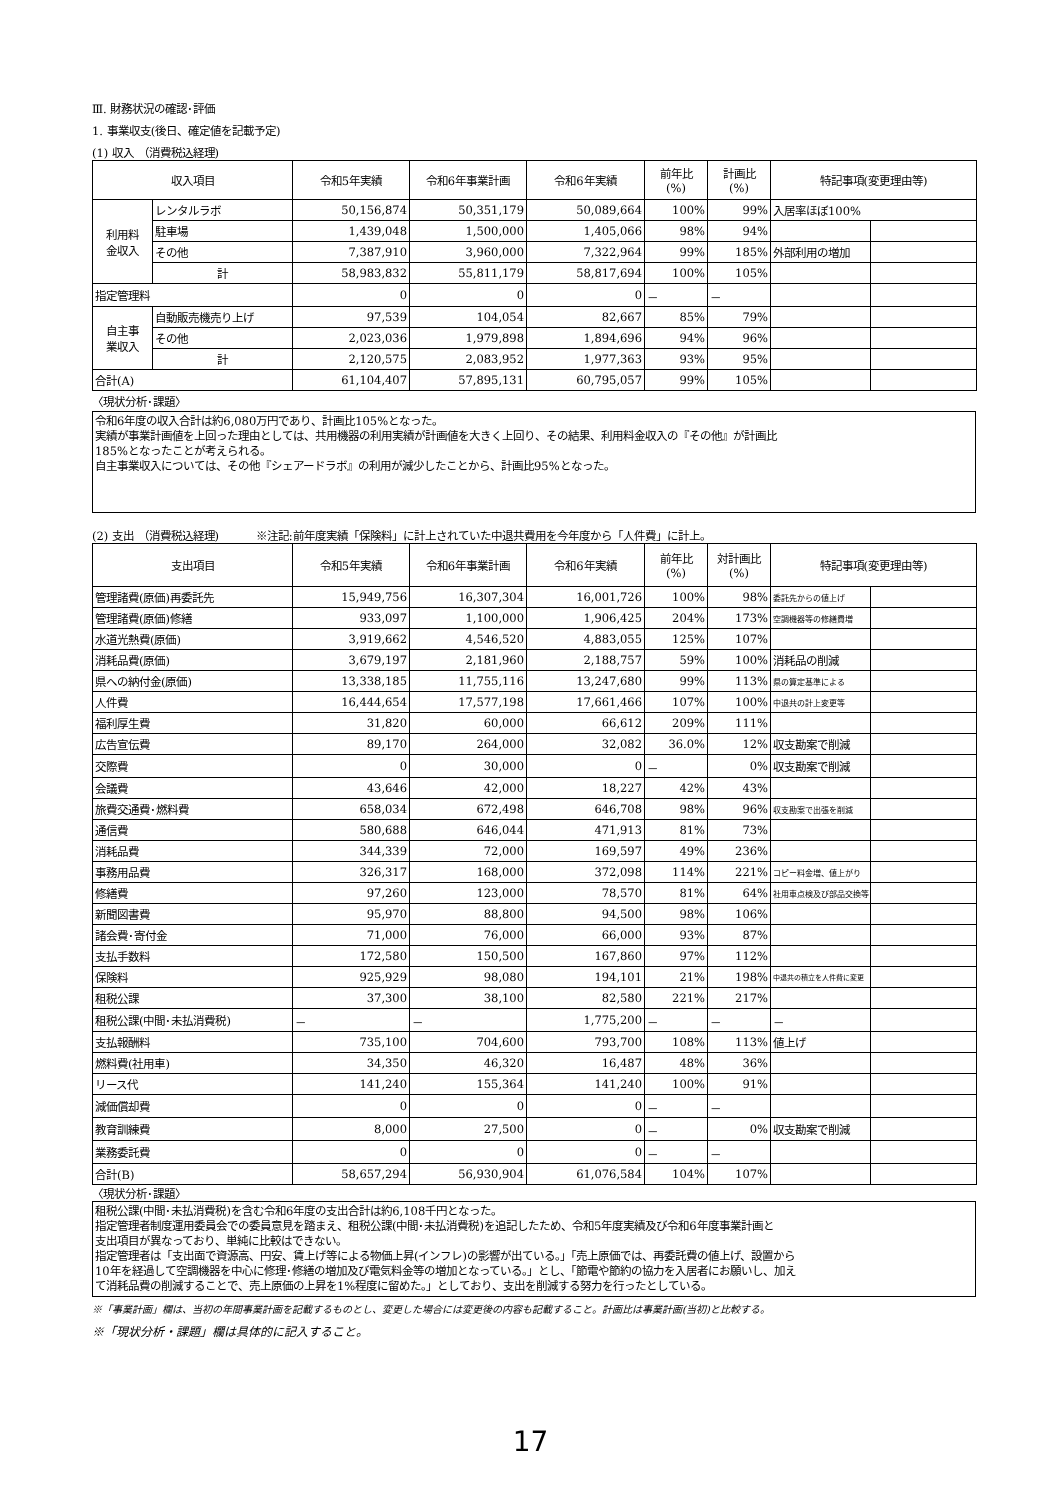Ⅲ. 財務状況の確認･評価
1. 事業収支(後日、確定値を記載予定)
(1) 収入 （消費税込経理)
| 収入項目 | | 令和5年実績 | 令和6年事業計画 | 令和6年実績 | 前年比 (%) | 計画比 (%) | 特記事項(変更理由等) | |
| --- | --- | --- | --- | --- | --- | --- | --- | --- |
| 利用料 金収入 | レンタルラボ | 50,156,874 | 50,351,179 | 50,089,664 | 100% | 99% | 入居率ほぼ100% | |
| | 駐車場 | 1,439,048 | 1,500,000 | 1,405,066 | 98% | 94% | | |
| | その他 | 7,387,910 | 3,960,000 | 7,322,964 | 99% | 185% | 外部利用の増加 | |
| | 計 | 58,983,832 | 55,811,179 | 58,817,694 | 100% | 105% | | |
| 指定管理料 | | 0 | 0 | 0 | － | － | | |
| 自主事 業収入 | 自動販売機売り上げ | 97,539 | 104,054 | 82,667 | 85% | 79% | | |
| | その他 | 2,023,036 | 1,979,898 | 1,894,696 | 94% | 96% | | |
| | 計 | 2,120,575 | 2,083,952 | 1,977,363 | 93% | 95% | | |
| 合計(A) | | 61,104,407 | 57,895,131 | 60,795,057 | 99% | 105% | | |
〈現状分析･課題〉
令和6年度の収入合計は約6,080万円であり、計画比105%となった。
実績が事業計画値を上回った理由としては、共用機器の利用実績が計画値を大きく上回り、その結果、利用料金収入の『その他』が計画比
185%となったことが考えられる。
自主事業収入については、その他『シェアードラボ』の利用が減少したことから、計画比95%となった。
(2) 支出 （消費税込経理) ※注記:前年度実績「保険料」に計上されていた中退共費用を今年度から「人件費」に計上。
| 支出項目 | 令和5年実績 | 令和6年事業計画 | 令和6年実績 | 前年比 (%) | 対計画比 (%) | 特記事項(変更理由等) | |
| --- | --- | --- | --- | --- | --- | --- | --- |
| 管理諸費(原価)再委託先 | 15,949,756 | 16,307,304 | 16,001,726 | 100% | 98% | 委託先からの値上げ | |
| 管理諸費(原価)修繕 | 933,097 | 1,100,000 | 1,906,425 | 204% | 173% | 空調機器等の修繕費増 | |
| 水道光熱費(原価) | 3,919,662 | 4,546,520 | 4,883,055 | 125% | 107% | | |
| 消耗品費(原価) | 3,679,197 | 2,181,960 | 2,188,757 | 59% | 100% | 消耗品の削減 | |
| 県への納付金(原価) | 13,338,185 | 11,755,116 | 13,247,680 | 99% | 113% | 県の算定基準による | |
| 人件費 | 16,444,654 | 17,577,198 | 17,661,466 | 107% | 100% | 中退共の計上変更等 | |
| 福利厚生費 | 31,820 | 60,000 | 66,612 | 209% | 111% | | |
| 広告宣伝費 | 89,170 | 264,000 | 32,082 | 36.0% | 12% | 収支勘案で削減 | |
| 交際費 | 0 | 30,000 | 0 | － | 0% | 収支勘案で削減 | |
| 会議費 | 43,646 | 42,000 | 18,227 | 42% | 43% | | |
| 旅費交通費･燃料費 | 658,034 | 672,498 | 646,708 | 98% | 96% | 収支勘案で出張を削減 | |
| 通信費 | 580,688 | 646,044 | 471,913 | 81% | 73% | | |
| 消耗品費 | 344,339 | 72,000 | 169,597 | 49% | 236% | | |
| 事務用品費 | 326,317 | 168,000 | 372,098 | 114% | 221% | コピー料金増、値上がり | |
| 修繕費 | 97,260 | 123,000 | 78,570 | 81% | 64% | 社用車点検及び部品交換等 | |
| 新聞図書費 | 95,970 | 88,800 | 94,500 | 98% | 106% | | |
| 諸会費･寄付金 | 71,000 | 76,000 | 66,000 | 93% | 87% | | |
| 支払手数料 | 172,580 | 150,500 | 167,860 | 97% | 112% | | |
| 保険料 | 925,929 | 98,080 | 194,101 | 21% | 198% | 中退共の積立を人件費に変更 | |
| 租税公課 | 37,300 | 38,100 | 82,580 | 221% | 217% | | |
| 租税公課(中間･未払消費税) | － | － | 1,775,200 | － | － | － | |
| 支払報酬料 | 735,100 | 704,600 | 793,700 | 108% | 113% | 値上げ | |
| 燃料費(社用車) | 34,350 | 46,320 | 16,487 | 48% | 36% | | |
| リース代 | 141,240 | 155,364 | 141,240 | 100% | 91% | | |
| 減価償却費 | 0 | 0 | 0 | － | － | | |
| 教育訓練費 | 8,000 | 27,500 | 0 | － | 0% | 収支勘案で削減 | |
| 業務委託費 | 0 | 0 | 0 | － | － | | |
| 合計(B) | 58,657,294 | 56,930,904 | 61,076,584 | 104% | 107% | | |
〈現状分析･課題〉
租税公課(中間･未払消費税)を含む令和6年度の支出合計は約6,108千円となった。
指定管理者制度運用委員会での委員意見を踏まえ、租税公課(中間･未払消費税)を追記したため、令和5年度実績及び令和6年度事業計画と
支出項目が異なっており、単純に比較はできない。
指定管理者は「支出面で資源高、円安、賃上げ等による物価上昇(インフレ)の影響が出ている。」「売上原価では、再委託費の値上げ、設置から
10年を経過して空調機器を中心に修理･修繕の増加及び電気料金等の増加となっている。」とし、「節電や節約の協力を入居者にお願いし、加え
て消耗品費の削減することで、売上原価の上昇を1%程度に留めた。」としており、支出を削減する努力を行ったとしている。
※「事業計画」欄は、当初の年間事業計画を記載するものとし、変更した場合には変更後の内容も記載すること。計画比は事業計画(当初)と比較する。
※「現状分析・課題」欄は具体的に記入すること。
17